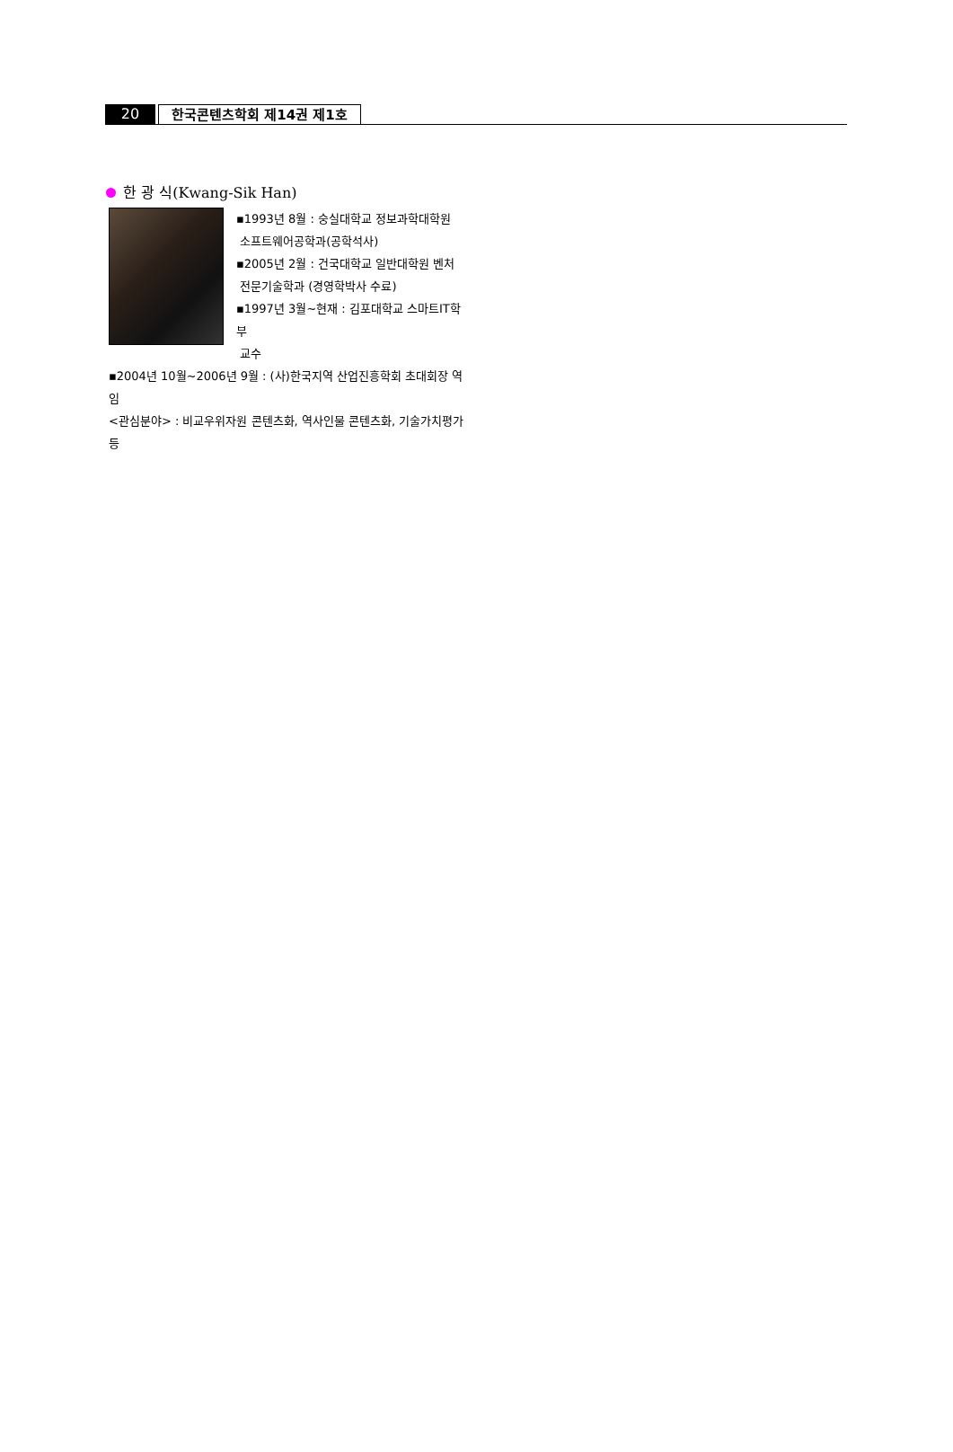20 한국콘텐츠학회 제14권 제1호
한 광 식(Kwang-Sik Han)
▪1993년 8월 : 숭실대학교 정보과학대학원
소프트웨어공학과(공학석사)
▪2005년 2월 : 건국대학교 일반대학원 벤처
전문기술학과 (경영학박사 수료)
▪1997년 3월~현재 : 김포대학교 스마트IT학부
교수
▪2004년 10월~2006년 9월 : (사)한국지역 산업진흥학회 초대회장 역임
<관심분야> : 비교우위자원 콘텐츠화, 역사인물 콘텐츠화, 기술가치평가 등